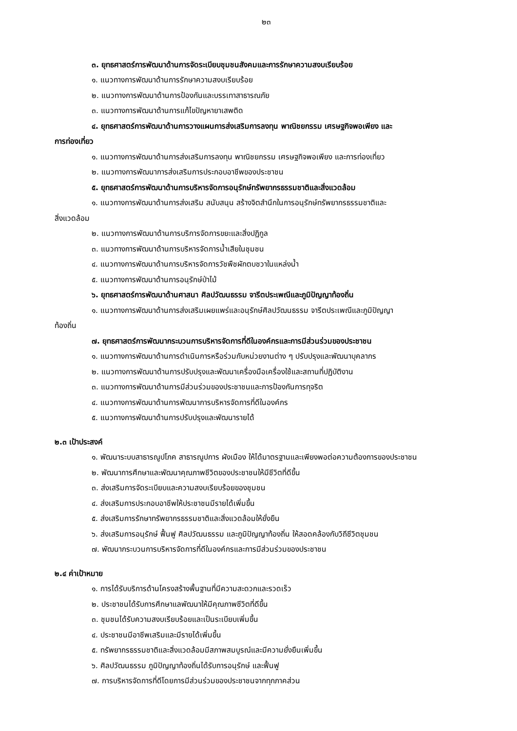๒๓
๓. ยุทธศาสตร์การพัฒนาด้านการจัดระเบียบชุมชนสังคมและการรักษาความสงบเรียบร้อย
๑. แนวทางการพัฒนาด้านการรักษาความสงบเรียบร้อย
๒. แนวทางการพัฒนาด้านการป้องกันและบรรเทาสาธารณภัย
๓. แนวทางการพัฒนาด้านการแก้ไขปัญหายาเสพติด
๔. ยุทธศาสตร์การพัฒนาด้านการวางแผนการส่งเสริมการลงทุน พาณิชยกรรม เศรษฐกิจพอเพียง และ
การท่องเที่ยว
๑. แนวทางการพัฒนาด้านการส่งเสริมการลงทุน พาณิชยกรรม เศรษฐกิจพอเพียง และการท่องเที่ยว
๒. แนวทางการพัฒนาการส่งเสริมการประกอบอาชีพของประชาชน
๕. ยุทธศาสตร์การพัฒนาด้านการบริหารจัดการอนุรักษ์ทรัพยากรธรรมชาติและสิ่งแวดล้อม
๑. แนวทางการพัฒนาด้านการส่งเสริม สนับสนุน สร้างจิตสำนึกในการอนุรักษ์ทรัพยากรธรรมชาติและ
สิ่งแวดล้อม
๒. แนวทางการพัฒนาด้านการบริการจัดการขยะและสิ่งปฏิกูล
๓. แนวทางการพัฒนาด้านการบริหารจัดการน้ำเสียในชุมชน
๔. แนวทางการพัฒนาด้านการบริหารจัดการวัชพืชผักตบชวาในแหล่งน้ำ
๕. แนวทางการพัฒนาด้านการอนุรักษ์ป่าไม้
๖. ยุทธศาสตร์การพัฒนาด้านศาสนา ศิลปวัฒนธรรม จารีตประเพณีและภูมิปัญญาท้องถิ่น
๑. แนวทางการพัฒนาด้านการส่งเสริมเผยแพร่และอนุรักษ์ศิลปวัฒนธรรม จารีตประเพณีและภูมิปัญญา
ท้องถิ่น
๗. ยุทธศาสตร์การพัฒนากระบวนการบริหารจัดการที่ดีในองค์กรและการมีส่วนร่วมของประชาชน
๑. แนวทางการพัฒนาด้านการดำเนินการหรือร่วมกับหน่วยงานต่าง ๆ ปรับปรุงและพัฒนาบุคลากร
๒. แนวทางการพัฒนาด้านการปรับปรุงและพัฒนาเครื่องมือเครื่องใช้และสถานที่ปฏิบัติงาน
๓. แนวทางการพัฒนาด้านการมีส่วนร่วมของประชาชนและการป้องกันการทุจริต
๔. แนวทางการพัฒนาด้านการพัฒนาการบริหารจัดการที่ดีในองค์กร
๕. แนวทางการพัฒนาด้านการปรับปรุงและพัฒนารายได้
๒.๓ เป้าประสงค์
๑. พัฒนาระบบสาธารณูปโภค สาธารณูปการ ผังเมือง ให้ได้มาตรฐานและเพียงพอต่อความต้องการของประชาชน
๒. พัฒนาการศึกษาและพัฒนาคุณภาพชีวิตของประชาชนให้มีชีวิตที่ดีขึ้น
๓. ส่งเสริมการจัดระเบียบและความสงบเรียบร้อยของชุมชน
๔. ส่งเสริมการประกอบอาชีพให้ประชาชนมีรายได้เพิ่มขึ้น
๕. ส่งเสริมการรักษาทรัพยากรธรรมชาติและสิ่งแวดล้อมให้ยั่งยืน
๖. ส่งเสริมการอนุรักษ์ ฟื้นฟู ศิลปวัฒนธรรม และภูมิปัญญาท้องถิ่น ให้สอดคล้องกับวิถีชีวิตชุมชน
๗. พัฒนากระบวนการบริหารจัดการที่ดีในองค์กรและการมีส่วนร่วมของประชาชน
๒.๔ ค่าเป้าหมาย
๑. การได้รับบริการด้านโครงสร้างพื้นฐานที่มีความสะดวกและรวดเร็ว
๒. ประชาชนได้รับการศึกษาแลพัฒนาให้มีคุณภาพชีวิตที่ดีขึ้น
๓. ชุมชนได้รับความสงบเรียบร้อยและเป็นระเบียบเพิ่มขึ้น
๔. ประชาชนมีอาชีพเสริมและมีรายได้เพิ่มขึ้น
๕. ทรัพยากรธรรมชาติและสิ่งแวดล้อมมีสภาพสมบูรณ์และมีความยั่งยืนเพิ่มขึ้น
๖. ศิลปวัฒนธรรม ภูมิปัญญาท้องถิ่นได้รับการอนุรักษ์ และฟื้นฟู
๗. การบริหารจัดการที่ดีโดยการมีส่วนร่วมของประชาชนจากทุกภาคส่วน